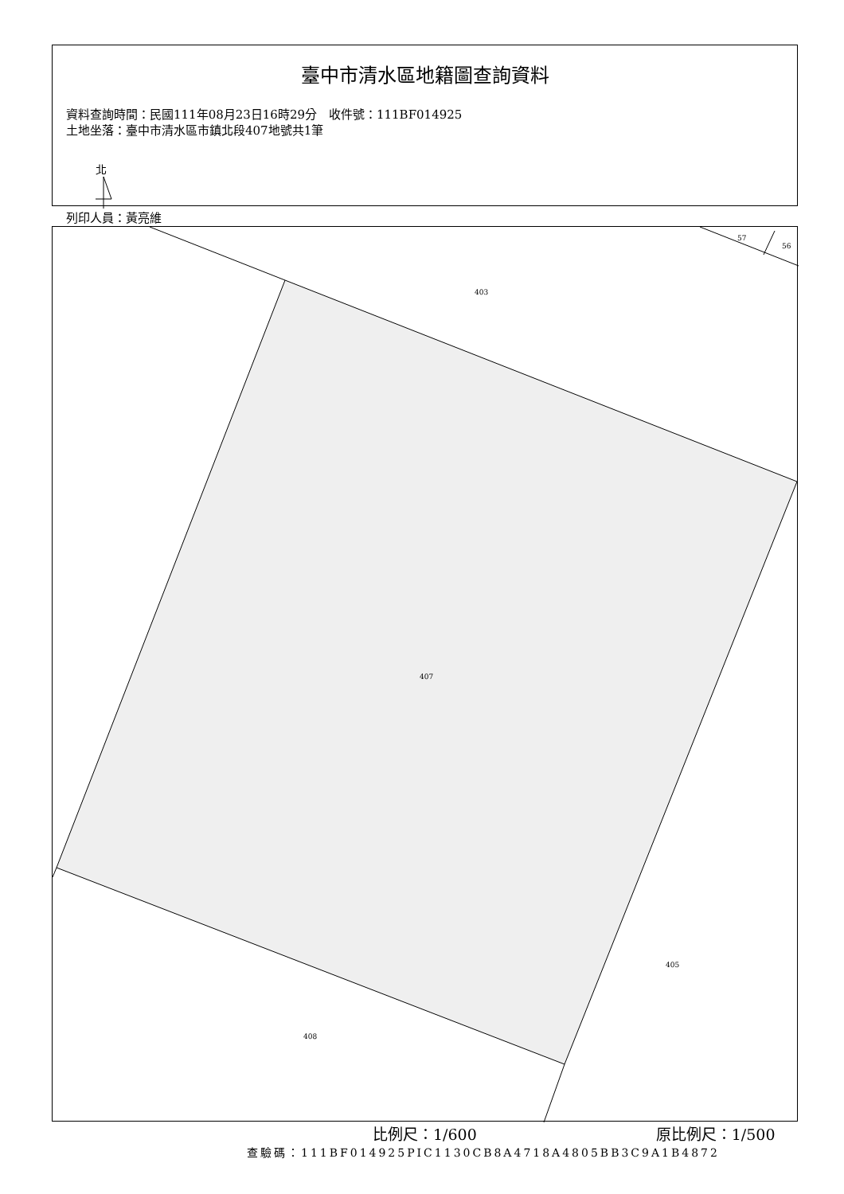臺中市清水區地籍圖查詢資料
資料查詢時間：民國111年08月23日16時29分　收件號：111BF014925
土地坐落：臺中市清水區市鎮北段407地號共1筆
北
列印人員：黃亮維
403
57
56
407
405
408
比例尺：1/600 原比例尺：1/500
查驗碼：111BF014925PIC1130CB8A4718A4805BB3C9A1B4872